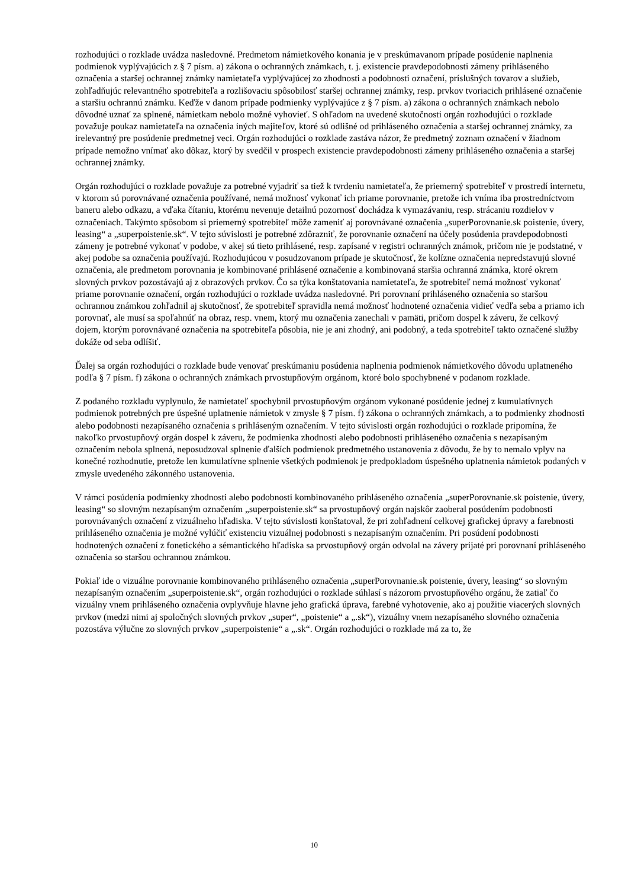rozhodujúci o rozklade uvádza nasledovné. Predmetom námietkového konania je v preskúmavanom prípade posúdenie naplnenia podmienok vyplývajúcich z § 7 písm. a) zákona o ochranných známkach, t. j. existencie pravdepodobnosti zámeny prihláseného označenia a staršej ochrannej známky namietateľa vyplývajúcej zo zhodnosti a podobnosti označení, príslušných tovarov a služieb, zohľadňujúc relevantného spotrebiteľa a rozlišovaciu spôsobilosť staršej ochrannej známky, resp. prvkov tvoriacich prihlásené označenie a staršiu ochrannú známku. Keďže v danom prípade podmienky vyplývajúce z § 7 písm. a) zákona o ochranných známkach nebolo dôvodné uznať za splnené, námietkam nebolo možné vyhovieť. S ohľadom na uvedené skutočnosti orgán rozhodujúci o rozklade považuje poukaz namietateľa na označenia iných majiteľov, ktoré sú odlišné od prihláseného označenia a staršej ochrannej známky, za irelevantný pre posúdenie predmetnej veci. Orgán rozhodujúci o rozklade zastáva názor, že predmetný zoznam označení v žiadnom prípade nemožno vnímať ako dôkaz, ktorý by svedčil v prospech existencie pravdepodobnosti zámeny prihláseného označenia a staršej ochrannej známky.
Orgán rozhodujúci o rozklade považuje za potrebné vyjadriť sa tiež k tvrdeniu namietateľa, že priemerný spotrebiteľ v prostredí internetu, v ktorom sú porovnávané označenia používané, nemá možnosť vykonať ich priame porovnanie, pretože ich vníma iba prostredníctvom baneru alebo odkazu, a vďaka čítaniu, ktorému nevenuje detailnú pozornosť dochádza k vymazávaniu, resp. strácaniu rozdielov v označeniach. Takýmto spôsobom si priemerný spotrebiteľ môže zameniť aj porovnávané označenia „superPorovnanie.sk poistenie, úvery, leasing“ a „superpoistenie.sk“. V tejto súvislosti je potrebné zdôrazniť, že porovnanie označení na účely posúdenia pravdepodobnosti zámeny je potrebné vykonať v podobe, v akej sú tieto prihlásené, resp. zapísané v registri ochranných známok, pričom nie je podstatné, v akej podobe sa označenia používajú. Rozhodujúcou v posudzovanom prípade je skutočnosť, že kolízne označenia nepredstavujú slovné označenia, ale predmetom porovnania je kombinované prihlásené označenie a kombinovaná staršia ochranná známka, ktoré okrem slovných prvkov pozostávajú aj z obrazových prvkov. Čo sa týka konštatovania namietateľa, že spotrebiteľ nemá možnosť vykonať priame porovnanie označení, orgán rozhodujúci o rozklade uvádza nasledovné. Pri porovnaní prihláseného označenia so staršou ochrannou známkou zohľadnil aj skutočnosť, že spotrebiteľ spravidla nemá možnosť hodnotené označenia vidieť vedľa seba a priamo ich porovnať, ale musí sa spoľahnúť na obraz, resp. vnem, ktorý mu označenia zanechali v pamäti, pričom dospel k záveru, že celkový dojem, ktorým porovnávané označenia na spotrebiteľa pôsobia, nie je ani zhodný, ani podobný, a teda spotrebiteľ takto označené služby dokáže od seba odlíšiť.
Ďalej sa orgán rozhodujúci o rozklade bude venovať preskúmaniu posúdenia naplnenia podmienok námietkového dôvodu uplatneného podľa § 7 písm. f) zákona o ochranných známkach prvostupňovým orgánom, ktoré bolo spochybnené v podanom rozklade.
Z podaného rozkladu vyplynulo, že namietateľ spochybnil prvostupňovým orgánom vykonané posúdenie jednej z kumulatívnych podmienok potrebných pre úspešné uplatnenie námietok v zmysle § 7 písm. f) zákona o ochranných známkach, a to podmienky zhodnosti alebo podobnosti nezapísaného označenia s prihláseným označením. V tejto súvislosti orgán rozhodujúci o rozklade pripomína, že nakoľko prvostupňový orgán dospel k záveru, že podmienka zhodnosti alebo podobnosti prihláseného označenia s nezapísaným označením nebola splnená, neposudzoval splnenie ďalších podmienok predmetného ustanovenia z dôvodu, že by to nemalo vplyv na konečné rozhodnutie, pretože len kumulatívne splnenie všetkých podmienok je predpokladom úspešného uplatnenia námietok podaných v zmysle uvedeného zákonného ustanovenia.
V rámci posúdenia podmienky zhodnosti alebo podobnosti kombinovaného prihláseného označenia „superPorovnanie.sk poistenie, úvery, leasing“ so slovným nezapísaným označením „superpoistenie.sk“ sa prvostupňový orgán najskôr zaoberal posúdením podobnosti porovnávaných označení z vizuálneho hľadiska. V tejto súvislosti konštatoval, že pri zohľadnení celkovej grafickej úpravy a farebnosti prihláseného označenia je možné vylúčiť existenciu vizuálnej podobnosti s nezapísaným označením. Pri posúdení podobnosti hodnotených označení z fonetického a sémantického hľadiska sa prvostupňový orgán odvolal na závery prijaté pri porovnaní prihláseného označenia so staršou ochrannou známkou.
Pokiaľ ide o vizuálne porovnanie kombinovaného prihláseného označenia „superPorovnanie.sk poistenie, úvery, leasing“ so slovným nezapísaným označením „superpoistenie.sk“, orgán rozhodujúci o rozklade súhlasí s názorom prvostupňového orgánu, že zatiaľ čo vizuálny vnem prihláseného označenia ovplyvňuje hlavne jeho grafická úprava, farebné vyhotovenie, ako aj použitie viacerých slovných prvkov (medzi nimi aj spoločných slovných prvkov „super“, „poistenie“ a „.sk“), vizuálny vnem nezapísaného slovného označenia pozostáva výlučne zo slovných prvkov „superpoistenie“ a „.sk“. Orgán rozhodujúci o rozklade má za to, že
10